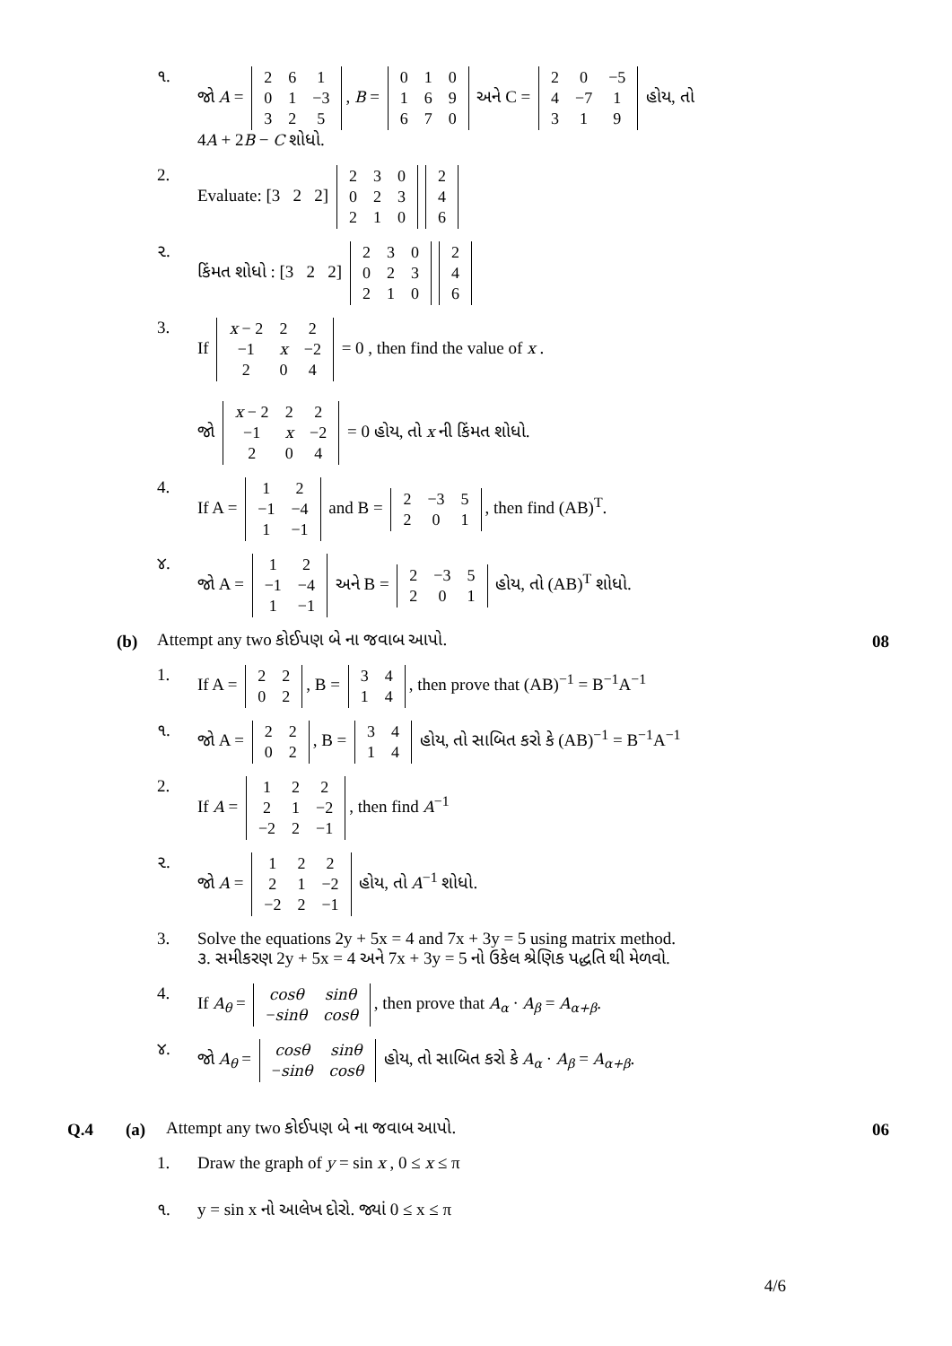૧. જો A =
| 2 | 6 | 1 |
| 0 | 1 | −3 |
| 3 | 2 | 5 |
, B =
| 0 | 1 | 0 |
| 1 | 6 | 9 |
| 6 | 7 | 0 |
અને C =
| 2 | 0 | −5 |
| 4 | −7 | 1 |
| 3 | 1 | 9 |
હોય, તો
4A + 2B − C શોધો.
2. Evaluate: [3 2 2]
| 2 | 3 | 0 |
| 0 | 2 | 3 |
| 2 | 1 | 0 |
| 2 |
| 4 |
| 6 |
૨. કિંમત શોધો : [3 2 2]
| 2 | 3 | 0 |
| 0 | 2 | 3 |
| 2 | 1 | 0 |
| 2 |
| 4 |
| 6 |
3. If
| x − 2 | 2 | 2 |
| −1 | x | −2 |
| 2 | 0 | 4 |
= 0 , then find the value of x .
જો
| x − 2 | 2 | 2 |
| −1 | x | −2 |
| 2 | 0 | 4 |
= 0 હોય, તો x ની કિંમત શોધો.
4. If A =
| 1 | 2 |
| −1 | −4 |
| 1 | −1 |
and B =
| 2 | −3 | 5 |
| 2 | 0 | 1 |
, then find (AB)<sup>T</sup>.
૪. જો A =
| 1 | 2 |
| −1 | −4 |
| 1 | −1 |
અને B =
| 2 | −3 | 5 |
| 2 | 0 | 1 |
હોય, તો (AB)<sup>T</sup> શોધો.
(b) Attempt any two કોઈપણ બે ના જવાબ આપો. 08
1. If A =
| 2 | 2 |
| 0 | 2 |
, B =
| 3 | 4 |
| 1 | 4 |
, then prove that (AB)<sup>−1</sup> = B<sup>−1</sup>A<sup>−1</sup>
૧. જો A =
| 2 | 2 |
| 0 | 2 |
, B =
| 3 | 4 |
| 1 | 4 |
હોય, તો સાબિત કરો કે (AB)<sup>−1</sup> = B<sup>−1</sup>A<sup>−1</sup>
2. If A =
| 1 | 2 | 2 |
| 2 | 1 | −2 |
| −2 | 2 | −1 |
, then find A<sup>−1</sup>
૨. જો A =
| 1 | 2 | 2 |
| 2 | 1 | −2 |
| −2 | 2 | −1 |
હોય, તો A<sup>−1</sup> શોધો.
3. Solve the equations 2y + 5x = 4 and 7x + 3y = 5 using matrix method.
૩. સમીકરણ 2y + 5x = 4 અને 7x + 3y = 5 નો ઉકેલ શ્રેણિક પદ્ધતિ થી મેળવો.
4. If A<sub>θ</sub> =
| cosθ | sinθ |
| − sinθ | cosθ |
, then prove that A<sub>α</sub> · A<sub>β</sub> = A<sub>α+β</sub>.
૪. જો A<sub>θ</sub> =
| cosθ | sinθ |
| − sinθ | cosθ |
હોય, તો સાબિત કરો કે A<sub>α</sub> · A<sub>β</sub> = A<sub>α+β</sub>.
Q.4 (a) Attempt any two કોઈપણ બે ના જવાબ આપો. 06
1. Draw the graph of y = sin x , 0 ≤ x ≤ π
૧. y = sin x નો આલેખ દોરો. જ્યાં 0 ≤ x ≤ π
4/6